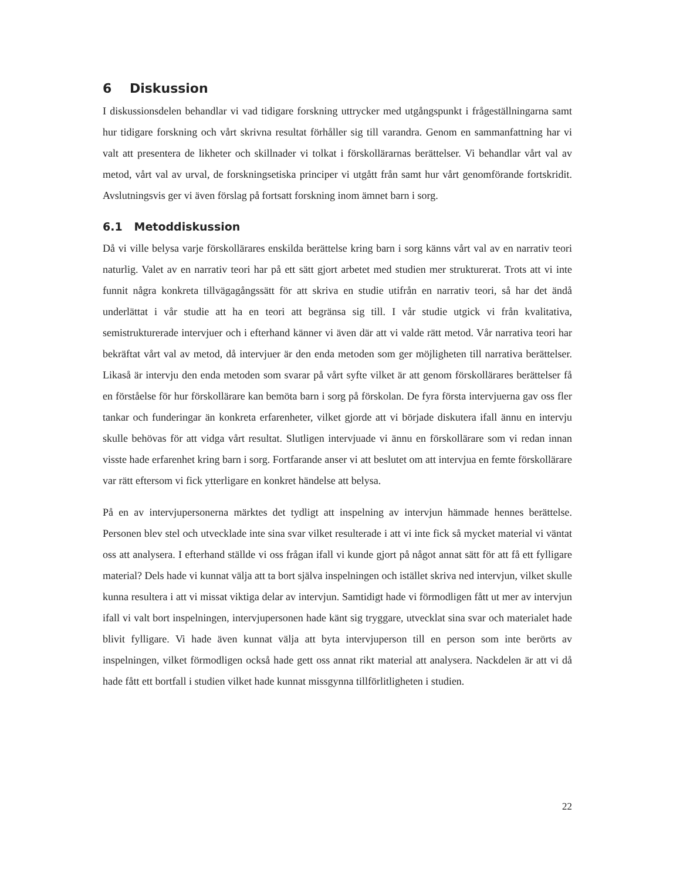6 Diskussion
I diskussionsdelen behandlar vi vad tidigare forskning uttrycker med utgångspunkt i frågeställningarna samt hur tidigare forskning och vårt skrivna resultat förhåller sig till varandra. Genom en sammanfattning har vi valt att presentera de likheter och skillnader vi tolkat i förskollärarnas berättelser. Vi behandlar vårt val av metod, vårt val av urval, de forskningsetiska principer vi utgått från samt hur vårt genomförande fortskridit. Avslutningsvis ger vi även förslag på fortsatt forskning inom ämnet barn i sorg.
6.1 Metoddiskussion
Då vi ville belysa varje förskollärares enskilda berättelse kring barn i sorg känns vårt val av en narrativ teori naturlig. Valet av en narrativ teori har på ett sätt gjort arbetet med studien mer strukturerat. Trots att vi inte funnit några konkreta tillvägagångssätt för att skriva en studie utifrån en narrativ teori, så har det ändå underlättat i vår studie att ha en teori att begränsa sig till. I vår studie utgick vi från kvalitativa, semistrukturerade intervjuer och i efterhand känner vi även där att vi valde rätt metod. Vår narrativa teori har bekräftat vårt val av metod, då intervjuer är den enda metoden som ger möjligheten till narrativa berättelser. Likaså är intervju den enda metoden som svarar på vårt syfte vilket är att genom förskollärares berättelser få en förståelse för hur förskollärare kan bemöta barn i sorg på förskolan. De fyra första intervjuerna gav oss fler tankar och funderingar än konkreta erfarenheter, vilket gjorde att vi började diskutera ifall ännu en intervju skulle behövas för att vidga vårt resultat. Slutligen intervjuade vi ännu en förskollärare som vi redan innan visste hade erfarenhet kring barn i sorg. Fortfarande anser vi att beslutet om att intervjua en femte förskollärare var rätt eftersom vi fick ytterligare en konkret händelse att belysa.
På en av intervjupersonerna märktes det tydligt att inspelning av intervjun hämmade hennes berättelse. Personen blev stel och utvecklade inte sina svar vilket resulterade i att vi inte fick så mycket material vi väntat oss att analysera. I efterhand ställde vi oss frågan ifall vi kunde gjort på något annat sätt för att få ett fylligare material? Dels hade vi kunnat välja att ta bort själva inspelningen och istället skriva ned intervjun, vilket skulle kunna resultera i att vi missat viktiga delar av intervjun. Samtidigt hade vi förmodligen fått ut mer av intervjun ifall vi valt bort inspelningen, intervjupersonen hade känt sig tryggare, utvecklat sina svar och materialet hade blivit fylligare. Vi hade även kunnat välja att byta intervjuperson till en person som inte berörts av inspelningen, vilket förmodligen också hade gett oss annat rikt material att analysera. Nackdelen är att vi då hade fått ett bortfall i studien vilket hade kunnat missgynna tillförlitligheten i studien.
22